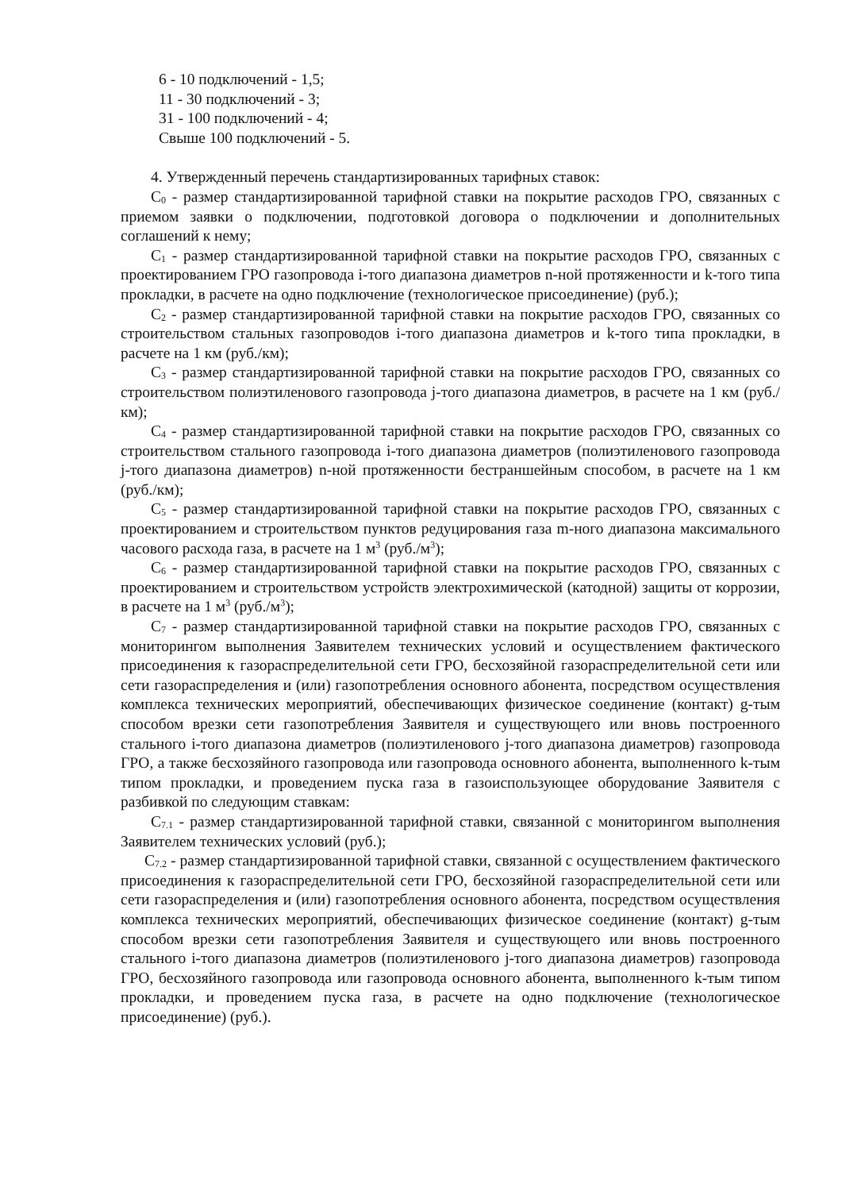6 - 10 подключений - 1,5;
11 - 30 подключений - 3;
31 - 100 подключений - 4;
Свыше 100 подключений - 5.
4. Утвержденный перечень стандартизированных тарифных ставок:
C<sub>0</sub> - размер стандартизированной тарифной ставки на покрытие расходов ГРО, связанных с приемом заявки о подключении, подготовкой договора о подключении и дополнительных соглашений к нему;
C<sub>1</sub> - размер стандартизированной тарифной ставки на покрытие расходов ГРО, связанных с проектированием ГРО газопровода i-того диапазона диаметров n-ной протяженности и k-того типа прокладки, в расчете на одно подключение (технологическое присоединение) (руб.);
C<sub>2</sub> - размер стандартизированной тарифной ставки на покрытие расходов ГРО, связанных со строительством стальных газопроводов i-того диапазона диаметров и k-того типа прокладки, в расчете на 1 км (руб./км);
C<sub>3</sub> - размер стандартизированной тарифной ставки на покрытие расходов ГРО, связанных со строительством полиэтиленового газопровода j-того диапазона диаметров, в расчете на 1 км (руб./км);
C<sub>4</sub> - размер стандартизированной тарифной ставки на покрытие расходов ГРО, связанных со строительством стального газопровода i-того диапазона диаметров (полиэтиленового газопровода j-того диапазона диаметров) n-ной протяженности бестраншейным способом, в расчете на 1 км (руб./км);
C<sub>5</sub> - размер стандартизированной тарифной ставки на покрытие расходов ГРО, связанных с проектированием и строительством пунктов редуцирования газа m-ного диапазона максимального часового расхода газа, в расчете на 1 м<sup>3</sup> (руб./м<sup>3</sup>);
C<sub>6</sub> - размер стандартизированной тарифной ставки на покрытие расходов ГРО, связанных с проектированием и строительством устройств электрохимической (катодной) защиты от коррозии, в расчете на 1 м<sup>3</sup> (руб./м<sup>3</sup>);
C<sub>7</sub> - размер стандартизированной тарифной ставки на покрытие расходов ГРО, связанных с мониторингом выполнения Заявителем технических условий и осуществлением фактического присоединения к газораспределительной сети ГРО, бесхозяйной газораспределительной сети или сети газораспределения и (или) газопотребления основного абонента, посредством осуществления комплекса технических мероприятий, обеспечивающих физическое соединение (контакт) g-тым способом врезки сети газопотребления Заявителя и существующего или вновь построенного стального i-того диапазона диаметров (полиэтиленового j-того диапазона диаметров) газопровода ГРО, а также бесхозяйного газопровода или газопровода основного абонента, выполненного k-тым типом прокладки, и проведением пуска газа в газоиспользующее оборудование Заявителя с разбивкой по следующим ставкам:
C<sub>7.1</sub> - размер стандартизированной тарифной ставки, связанной с мониторингом выполнения Заявителем технических условий (руб.);
C<sub>7.2</sub> - размер стандартизированной тарифной ставки, связанной с осуществлением фактического присоединения к газораспределительной сети ГРО, бесхозяйной газораспределительной сети или сети газораспределения и (или) газопотребления основного абонента, посредством осуществления комплекса технических мероприятий, обеспечивающих физическое соединение (контакт) g-тым способом врезки сети газопотребления Заявителя и существующего или вновь построенного стального i-того диапазона диаметров (полиэтиленового j-того диапазона диаметров) газопровода ГРО, бесхозяйного газопровода или газопровода основного абонента, выполненного k-тым типом прокладки, и проведением пуска газа, в расчете на одно подключение (технологическое присоединение) (руб.).